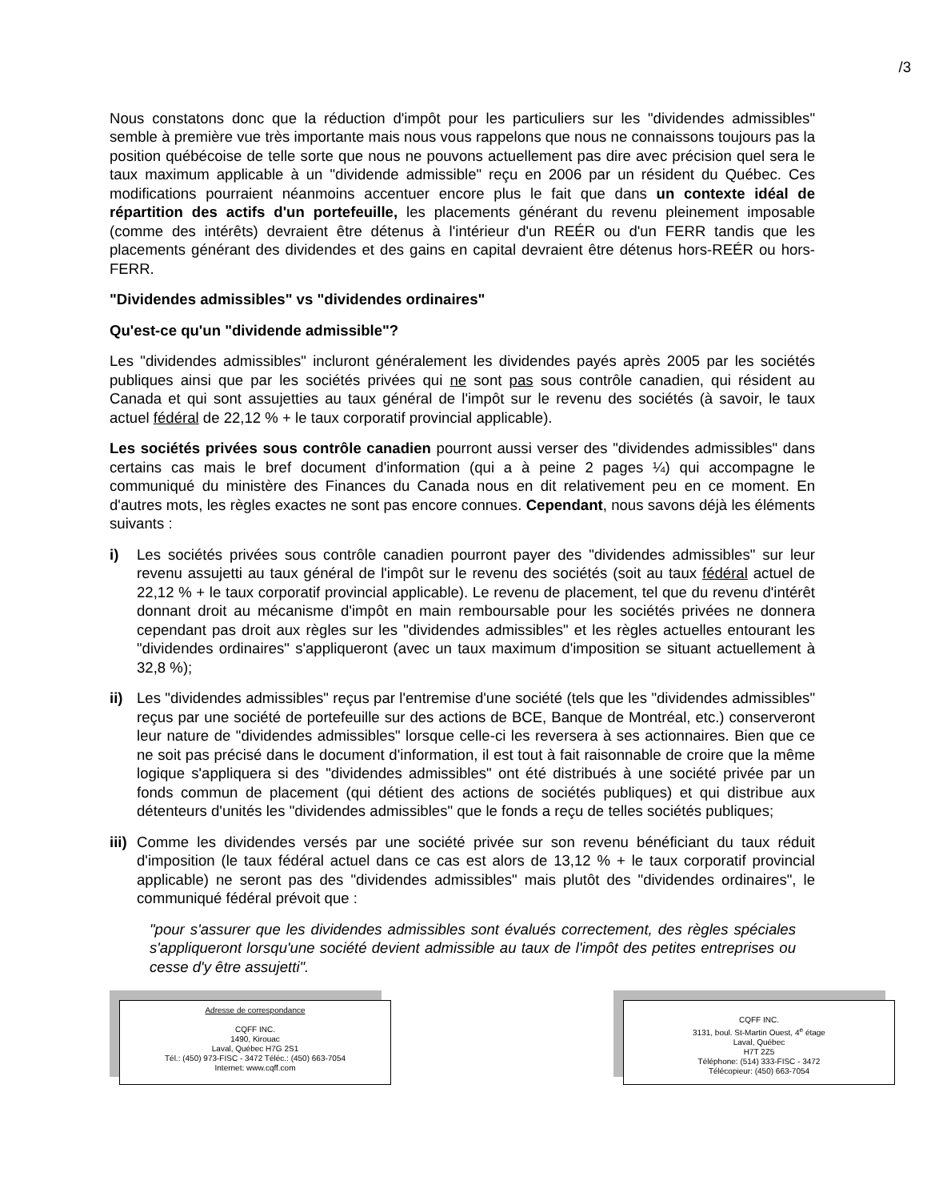/3
Nous constatons donc que la réduction d'impôt pour les particuliers sur les "dividendes admissibles" semble à première vue très importante mais nous vous rappelons que nous ne connaissons toujours pas la position québécoise de telle sorte que nous ne pouvons actuellement pas dire avec précision quel sera le taux maximum applicable à un "dividende admissible" reçu en 2006 par un résident du Québec. Ces modifications pourraient néanmoins accentuer encore plus le fait que dans un contexte idéal de répartition des actifs d'un portefeuille, les placements générant du revenu pleinement imposable (comme des intérêts) devraient être détenus à l'intérieur d'un REÉR ou d'un FERR tandis que les placements générant des dividendes et des gains en capital devraient être détenus hors-REÉR ou hors-FERR.
"Dividendes admissibles" vs "dividendes ordinaires"
Qu'est-ce qu'un "dividende admissible"?
Les "dividendes admissibles" incluront généralement les dividendes payés après 2005 par les sociétés publiques ainsi que par les sociétés privées qui ne sont pas sous contrôle canadien, qui résident au Canada et qui sont assujetties au taux général de l'impôt sur le revenu des sociétés (à savoir, le taux actuel fédéral de 22,12 % + le taux corporatif provincial applicable).
Les sociétés privées sous contrôle canadien pourront aussi verser des "dividendes admissibles" dans certains cas mais le bref document d'information (qui a à peine 2 pages ¼) qui accompagne le communiqué du ministère des Finances du Canada nous en dit relativement peu en ce moment. En d'autres mots, les règles exactes ne sont pas encore connues. Cependant, nous savons déjà les éléments suivants :
i) Les sociétés privées sous contrôle canadien pourront payer des "dividendes admissibles" sur leur revenu assujetti au taux général de l'impôt sur le revenu des sociétés (soit au taux fédéral actuel de 22,12 % + le taux corporatif provincial applicable). Le revenu de placement, tel que du revenu d'intérêt donnant droit au mécanisme d'impôt en main remboursable pour les sociétés privées ne donnera cependant pas droit aux règles sur les "dividendes admissibles" et les règles actuelles entourant les "dividendes ordinaires" s'appliqueront (avec un taux maximum d'imposition se situant actuellement à 32,8 %);
ii) Les "dividendes admissibles" reçus par l'entremise d'une société (tels que les "dividendes admissibles" reçus par une société de portefeuille sur des actions de BCE, Banque de Montréal, etc.) conserveront leur nature de "dividendes admissibles" lorsque celle-ci les reversera à ses actionnaires. Bien que ce ne soit pas précisé dans le document d'information, il est tout à fait raisonnable de croire que la même logique s'appliquera si des "dividendes admissibles" ont été distribués à une société privée par un fonds commun de placement (qui détient des actions de sociétés publiques) et qui distribue aux détenteurs d'unités les "dividendes admissibles" que le fonds a reçu de telles sociétés publiques;
iii)
Comme les dividendes versés par une société privée sur son revenu bénéficiant du taux réduit d'imposition (le taux fédéral actuel dans ce cas est alors de 13,12 % + le taux corporatif provincial applicable) ne seront pas des "dividendes admissibles" mais plutôt des "dividendes ordinaires", le communiqué fédéral prévoit que :
"pour s'assurer que les dividendes admissibles sont évalués correctement, des règles spéciales s'appliqueront lorsqu'une société devient admissible au taux de l'impôt des petites entreprises ou cesse d'y être assujetti".
Adresse de correspondance
CQFF INC.
1490, Kirouac
Laval, Québec H7G 2S1
Tél.: (450) 973-FISC - 3472 Téléc.: (450) 663-7054
Internet: www.cqff.com
CQFF INC.
3131, boul. St-Martin Ouest, 4<sup>e</sup> étage
Laval, Québec
H7T 2Z5
Téléphone: (514) 333-FISC - 3472
Télécopieur: (450) 663-7054